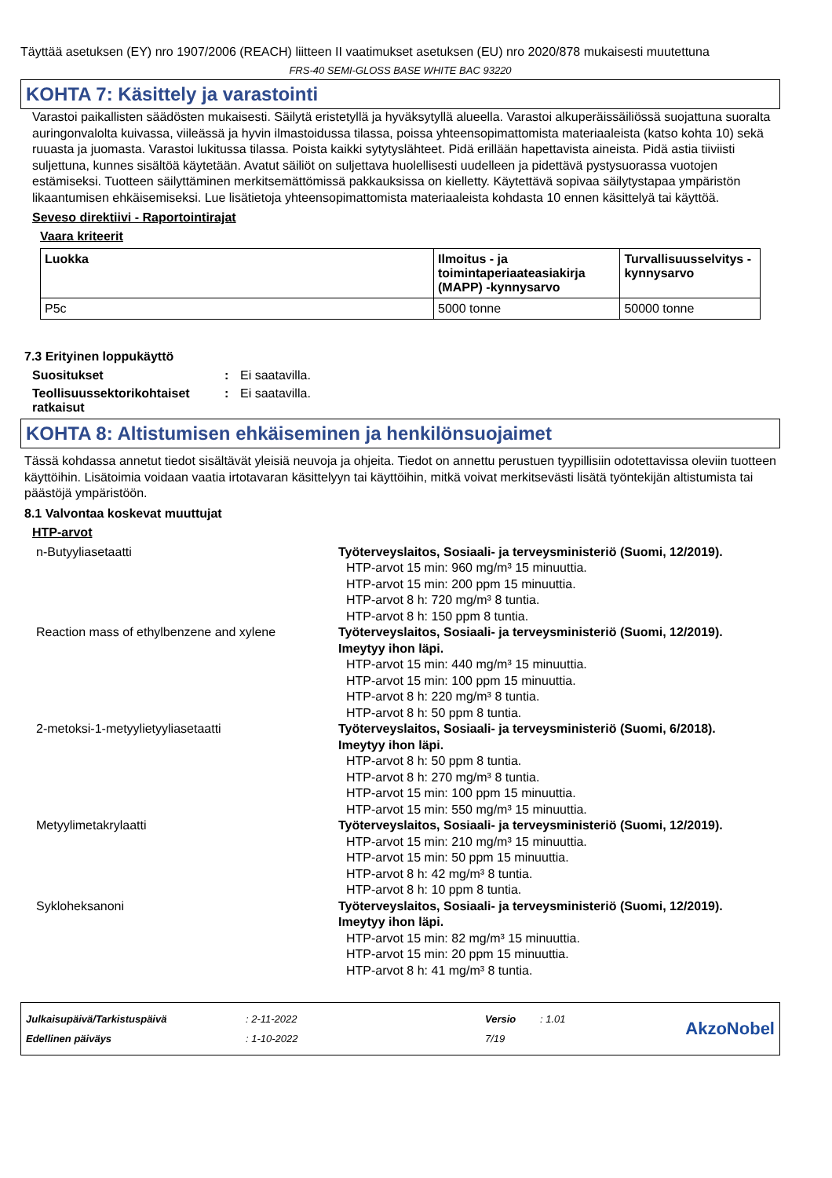Täyttää asetuksen (EY) nro 1907/2006 (REACH) liitteen II vaatimukset asetuksen (EU) nro 2020/878 mukaisesti muutettuna
FRS-40 SEMI-GLOSS BASE WHITE BAC 93220
KOHTA 7: Käsittely ja varastointi
Varastoi paikallisten säädösten mukaisesti. Säilytä eristetyllä ja hyväksytyllä alueella. Varastoi alkuperäissäiliössä suojattuna suoralta auringonvalolta kuivassa, viileässä ja hyvin ilmastoidussa tilassa, poissa yhteensopimattomista materiaaleista (katso kohta 10) sekä ruuasta ja juomasta. Varastoi lukitussa tilassa. Poista kaikki sytytyslähteet. Pidä erillään hapettavista aineista. Pidä astia tiiviisti suljettuna, kunnes sisältöä käytetään. Avatut säiliöt on suljettava huolellisesti uudelleen ja pidettävä pystysuorassa vuotojen estämiseksi. Tuotteen säilyttäminen merkitsemättömissä pakkauksissa on kielletty. Käytettävä sopivaa säilytystapaa ympäristön likaantumisen ehkäisemiseksi. Lue lisätietoja yhteensopimattomista materiaaleista kohdasta 10 ennen käsittelyä tai käyttöä.
Seveso direktiivi - Raportointirajat
Vaara kriteerit
| Luokka | Ilmoitus - ja toimintaperiaateasiakirja (MAPP) -kynnysarvo | Turvallisuusselvitys - kynnysarvo |
| --- | --- | --- |
| P5c | 5000 tonne | 50000 tonne |
7.3 Erityinen loppukäyttö
Suositukset : Ei saatavilla.
Teollisuussektorikohtaiset ratkaisut
: Ei saatavilla.
KOHTA 8: Altistumisen ehkäiseminen ja henkilönsuojaimet
Tässä kohdassa annetut tiedot sisältävät yleisiä neuvoja ja ohjeita. Tiedot on annettu perustuen tyypillisiin odotettavissa oleviin tuotteen käyttöihin. Lisätoimia voidaan vaatia irtotavaran käsittelyyn tai käyttöihin, mitkä voivat merkitsevästi lisätä työntekijän altistumista tai päästöjä ympäristöön.
8.1 Valvontaa koskevat muuttujat
HTP-arvot
n-Butyyliasetaatti Työterveyslaitos, Sosiaali- ja terveysministeriö (Suomi, 12/2019).
HTP-arvot 15 min: 960 mg/m³ 15 minuuttia.
HTP-arvot 15 min: 200 ppm 15 minuuttia.
HTP-arvot 8 h: 720 mg/m³ 8 tuntia.
HTP-arvot 8 h: 150 ppm 8 tuntia.
Reaction mass of ethylbenzene and xylene Työterveyslaitos, Sosiaali- ja terveysministeriö (Suomi, 12/2019). Imeytyy ihon läpi.
HTP-arvot 15 min: 440 mg/m³ 15 minuuttia.
HTP-arvot 15 min: 100 ppm 15 minuuttia.
HTP-arvot 8 h: 220 mg/m³ 8 tuntia.
HTP-arvot 8 h: 50 ppm 8 tuntia.
2-metoksi-1-metyylietyyliasetaatti Työterveyslaitos, Sosiaali- ja terveysministeriö (Suomi, 6/2018). Imeytyy ihon läpi.
HTP-arvot 8 h: 50 ppm 8 tuntia.
HTP-arvot 8 h: 270 mg/m³ 8 tuntia.
HTP-arvot 15 min: 100 ppm 15 minuuttia.
HTP-arvot 15 min: 550 mg/m³ 15 minuuttia.
Metyylimetakrylaatti Työterveyslaitos, Sosiaali- ja terveysministeriö (Suomi, 12/2019).
HTP-arvot 15 min: 210 mg/m³ 15 minuuttia.
HTP-arvot 15 min: 50 ppm 15 minuuttia.
HTP-arvot 8 h: 42 mg/m³ 8 tuntia.
HTP-arvot 8 h: 10 ppm 8 tuntia.
Sykloheksanoni Työterveyslaitos, Sosiaali- ja terveysministeriö (Suomi, 12/2019). Imeytyy ihon läpi.
HTP-arvot 15 min: 82 mg/m³ 15 minuuttia.
HTP-arvot 15 min: 20 ppm 15 minuuttia.
HTP-arvot 8 h: 41 mg/m³ 8 tuntia.
Julkaisupäivä/Tarkistuspäivä
Edellinen päiväys
: 2-11-2022
: 1-10-2022
Versio
7/19
: 1.01
AkzoNobel